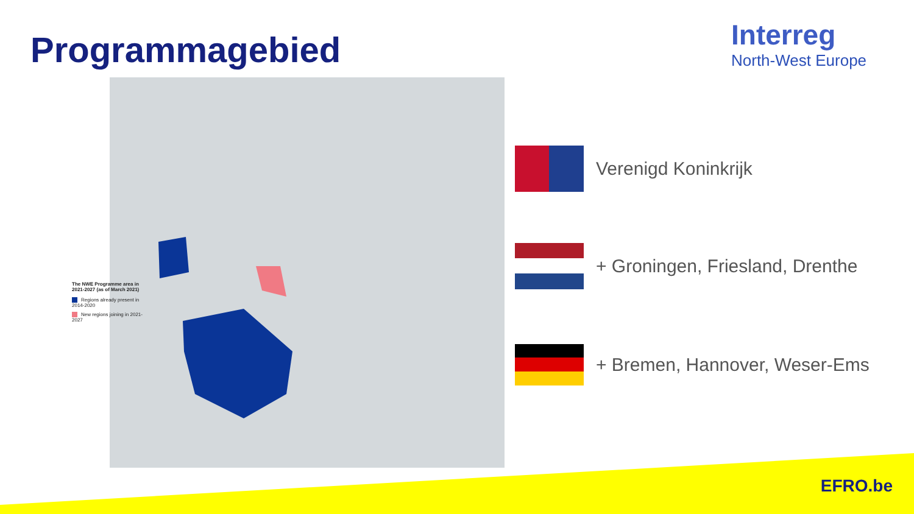Programmagebied
Interreg
North-West Europe
The NWE Programme area in 2021-2027 (as of March 2021)
Regions already present in 2014-2020
New regions joining in 2021-2027
Verenigd Koninkrijk
+ Groningen, Friesland, Drenthe
+ Bremen, Hannover, Weser-Ems
EFRO.be